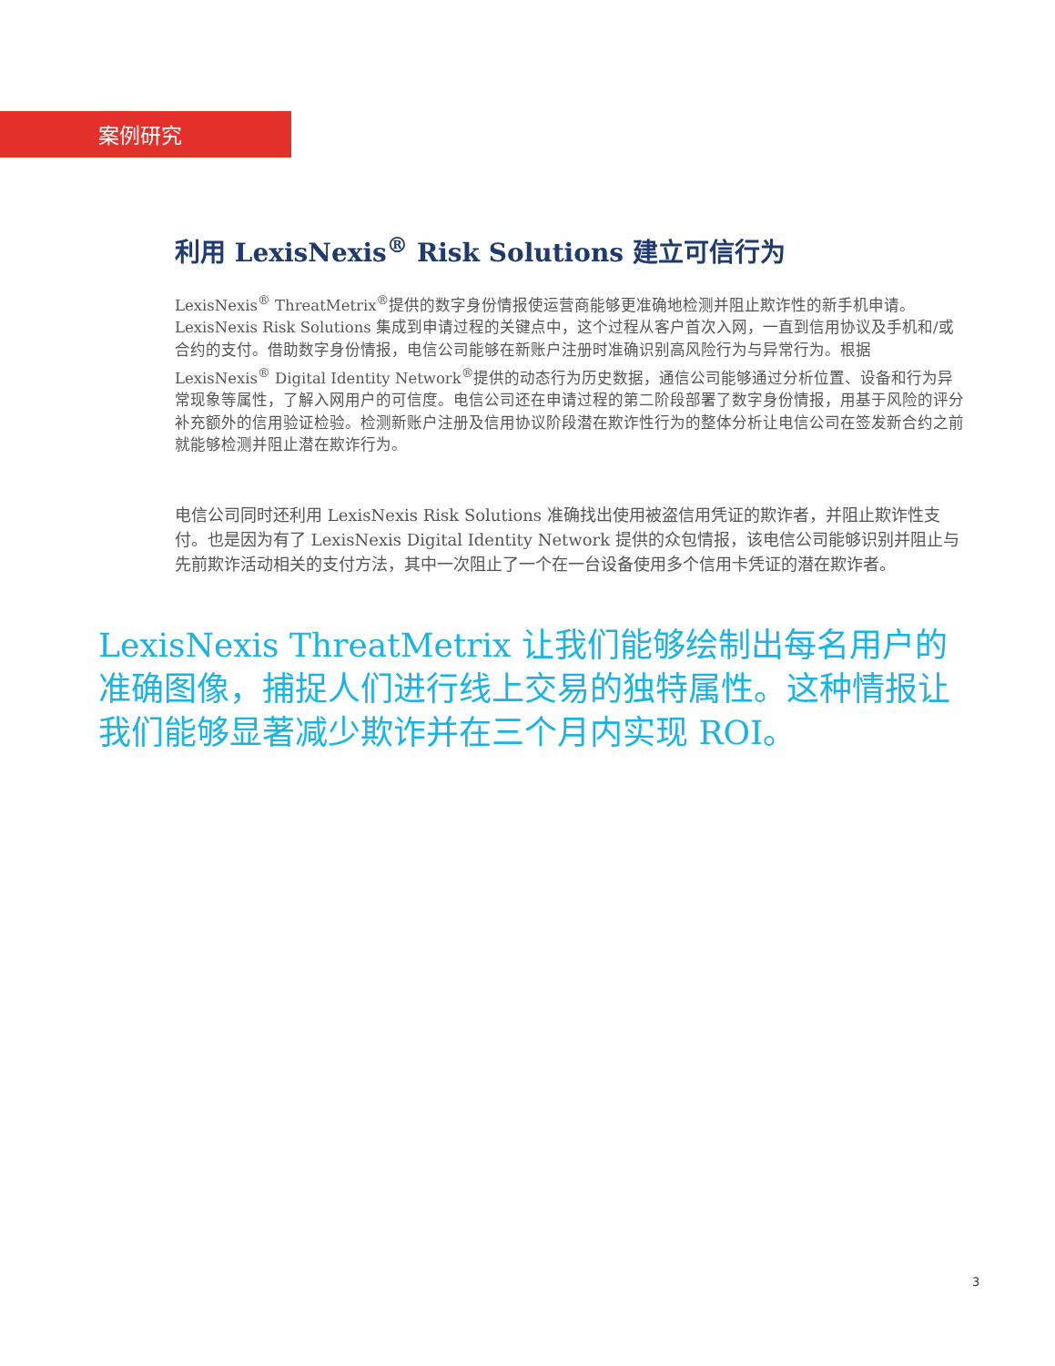案例研究
利用 LexisNexis<sup>®</sup> Risk Solutions 建立可信行为
LexisNexis<sup>®</sup> ThreatMetrix<sup>®</sup>提供的数字身份情报使运营商能够更准确地检测并阻止欺诈性的新手机申请。LexisNexis Risk Solutions 集成到申请过程的关键点中，这个过程从客户首次入网，一直到信用协议及手机和/或合约的支付。借助数字身份情报，电信公司能够在新账户注册时准确识别高风险行为与异常行为。根据 LexisNexis<sup>®</sup> Digital Identity Network<sup>®</sup>提供的动态行为历史数据，通信公司能够通过分析位置、设备和行为异常现象等属性，了解入网用户的可信度。电信公司还在申请过程的第二阶段部署了数字身份情报，用基于风险的评分补充额外的信用验证检验。检测新账户注册及信用协议阶段潜在欺诈性行为的整体分析让电信公司在签发新合约之前就能够检测并阻止潜在欺诈行为。
电信公司同时还利用 LexisNexis Risk Solutions 准确找出使用被盗信用凭证的欺诈者，并阻止欺诈性支付。也是因为有了 LexisNexis Digital Identity Network 提供的众包情报，该电信公司能够识别并阻止与先前欺诈活动相关的支付方法，其中一次阻止了一个在一台设备使用多个信用卡凭证的潜在欺诈者。
LexisNexis ThreatMetrix 让我们能够绘制出每名用户的准确图像，捕捉人们进行线上交易的独特属性。这种情报让我们能够显著减少欺诈并在三个月内实现 ROI。
3